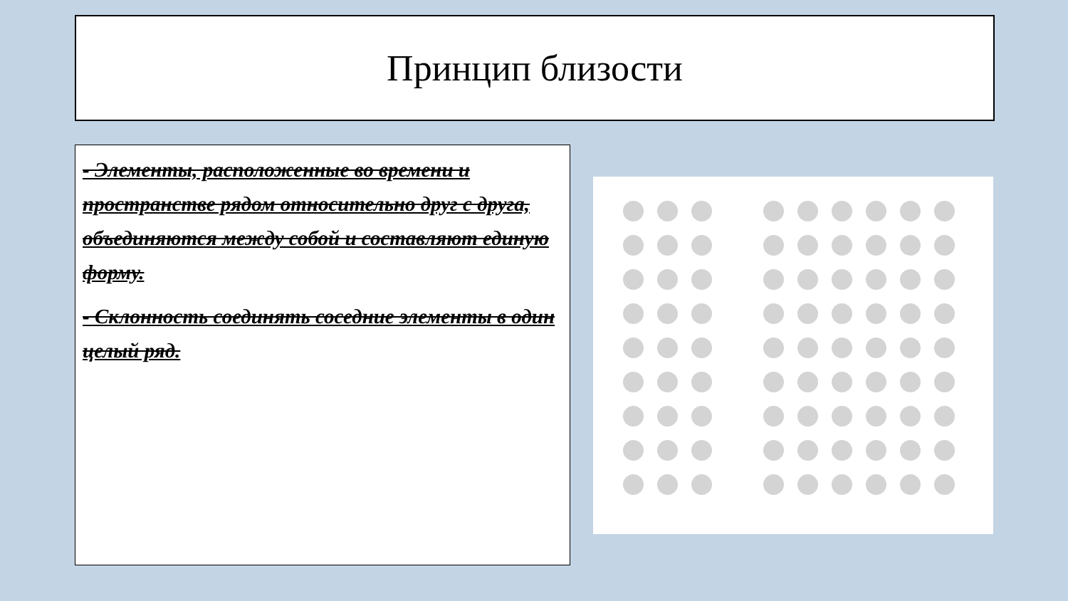Принцип близости
- Элементы, расположенные во времени и пространстве рядом относительно друг с друга, объединяются между собой и составляют единую форму.
- Склонность соединять соседние элементы в один целый ряд.